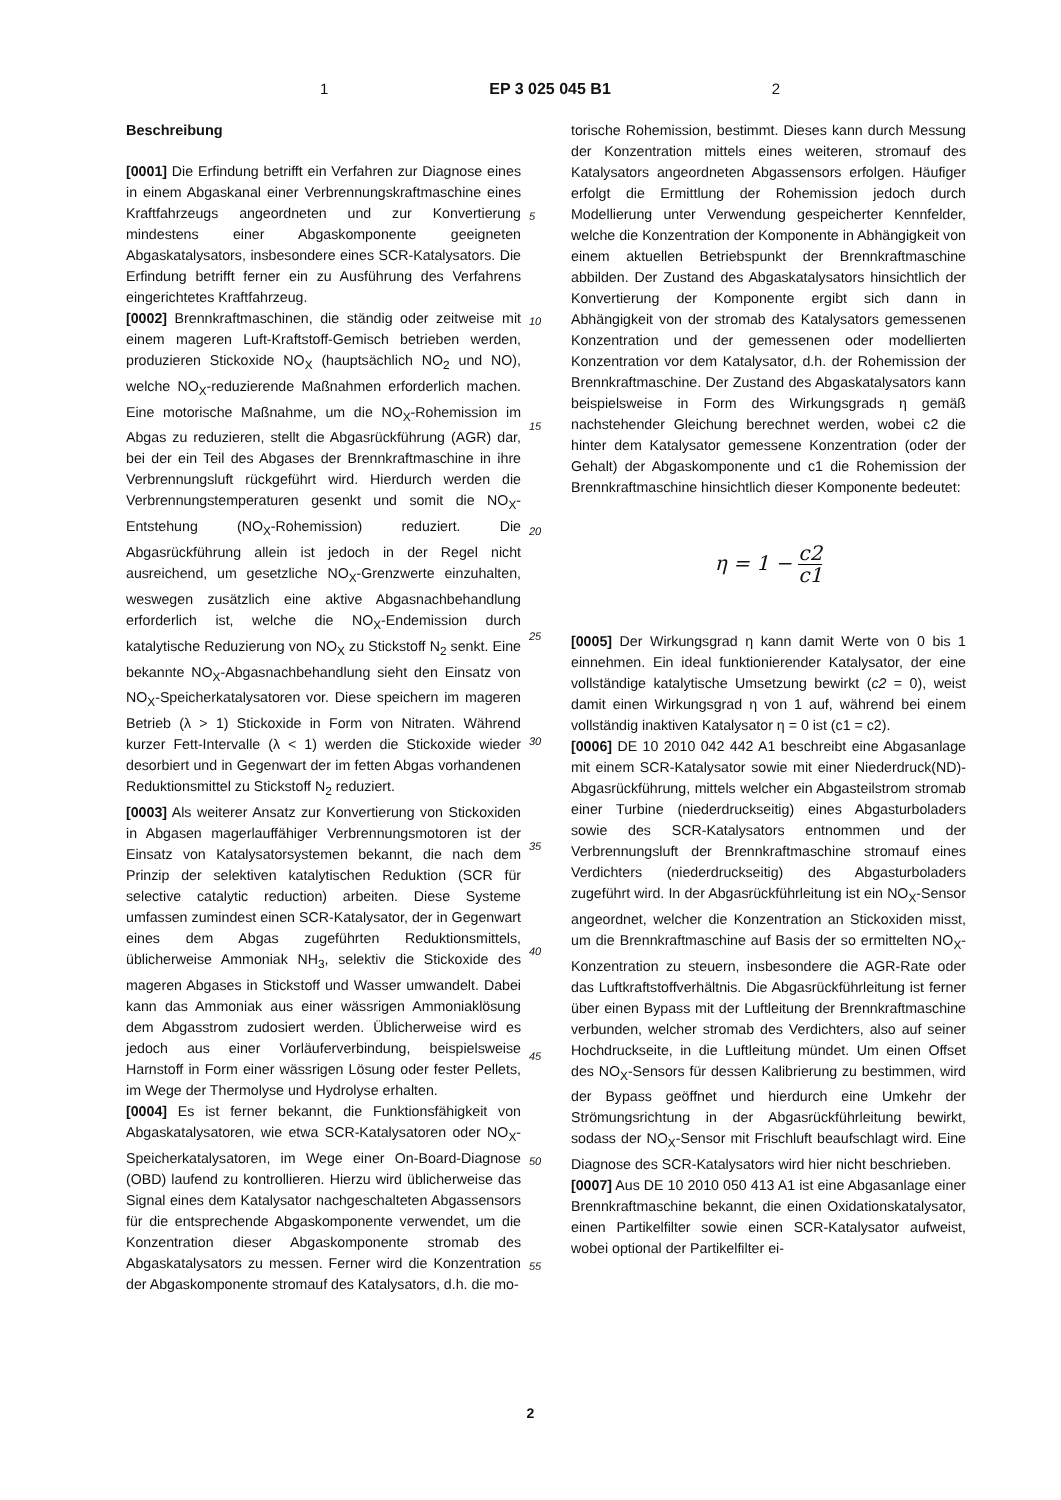1 EP 3 025 045 B1 2
Beschreibung
[0001] Die Erfindung betrifft ein Verfahren zur Diagnose eines in einem Abgaskanal einer Verbrennungskraftmaschine eines Kraftfahrzeugs angeordneten und zur Konvertierung mindestens einer Abgaskomponente geeigneten Abgaskatalysators, insbesondere eines SCR-Katalysators. Die Erfindung betrifft ferner ein zu Ausführung des Verfahrens eingerichtetes Kraftfahrzeug.
[0002] Brennkraftmaschinen, die ständig oder zeitweise mit einem mageren Luft-Kraftstoff-Gemisch betrieben werden, produzieren Stickoxide NO<sub>X</sub> (hauptsächlich NO<sub>2</sub> und NO), welche NO<sub>X</sub>-reduzierende Maßnahmen erforderlich machen. Eine motorische Maßnahme, um die NO<sub>X</sub>-Rohemission im Abgas zu reduzieren, stellt die Abgasrückführung (AGR) dar, bei der ein Teil des Abgases der Brennkraftmaschine in ihre Verbrennungsluft rückgeführt wird. Hierdurch werden die Verbrennungstemperaturen gesenkt und somit die NO<sub>X</sub>-Entstehung (NO<sub>X</sub>-Rohemission) reduziert. Die Abgasrückführung allein ist jedoch in der Regel nicht ausreichend, um gesetzliche NO<sub>X</sub>-Grenzwerte einzuhalten, weswegen zusätzlich eine aktive Abgasnachbehandlung erforderlich ist, welche die NO<sub>X</sub>-Endemission durch katalytische Reduzierung von NO<sub>X</sub> zu Stickstoff N<sub>2</sub> senkt. Eine bekannte NO<sub>X</sub>-Abgasnachbehandlung sieht den Einsatz von NO<sub>X</sub>-Speicherkatalysatoren vor. Diese speichern im mageren Betrieb (λ > 1) Stickoxide in Form von Nitraten. Während kurzer Fett-Intervalle (λ < 1) werden die Stickoxide wieder desorbiert und in Gegenwart der im fetten Abgas vorhandenen Reduktionsmittel zu Stickstoff N<sub>2</sub> reduziert.
[0003] Als weiterer Ansatz zur Konvertierung von Stickoxiden in Abgasen magerlauffähiger Verbrennungsmotoren ist der Einsatz von Katalysatorsystemen bekannt, die nach dem Prinzip der selektiven katalytischen Reduktion (SCR für selective catalytic reduction) arbeiten. Diese Systeme umfassen zumindest einen SCR-Katalysator, der in Gegenwart eines dem Abgas zugeführten Reduktionsmittels, üblicherweise Ammoniak NH<sub>3</sub>, selektiv die Stickoxide des mageren Abgases in Stickstoff und Wasser umwandelt. Dabei kann das Ammoniak aus einer wässrigen Ammoniaklösung dem Abgasstrom zudosiert werden. Üblicherweise wird es jedoch aus einer Vorläuferverbindung, beispielsweise Harnstoff in Form einer wässrigen Lösung oder fester Pellets, im Wege der Thermolyse und Hydrolyse erhalten.
[0004] Es ist ferner bekannt, die Funktionsfähigkeit von Abgaskatalysatoren, wie etwa SCR-Katalysatoren oder NO<sub>X</sub>-Speicherkatalysatoren, im Wege einer On-Board-Diagnose (OBD) laufend zu kontrollieren. Hierzu wird üblicherweise das Signal eines dem Katalysator nachgeschalteten Abgassensors für die entsprechende Abgaskomponente verwendet, um die Konzentration dieser Abgaskomponente stromab des Abgaskatalysators zu messen. Ferner wird die Konzentration der Abgaskomponente stromauf des Katalysators, d.h. die mo-
5
10
15
20
25
30
35
40
45
50
55
torische Rohemission, bestimmt. Dieses kann durch Messung der Konzentration mittels eines weiteren, stromauf des Katalysators angeordneten Abgassensors erfolgen. Häufiger erfolgt die Ermittlung der Rohemission jedoch durch Modellierung unter Verwendung gespeicherter Kennfelder, welche die Konzentration der Komponente in Abhängigkeit von einem aktuellen Betriebspunkt der Brennkraftmaschine abbilden. Der Zustand des Abgaskatalysators hinsichtlich der Konvertierung der Komponente ergibt sich dann in Abhängigkeit von der stromab des Katalysators gemessenen Konzentration und der gemessenen oder modellierten Konzentration vor dem Katalysator, d.h. der Rohemission der Brennkraftmaschine. Der Zustand des Abgaskatalysators kann beispielsweise in Form des Wirkungsgrads η gemäß nachstehender Gleichung berechnet werden, wobei c2 die hinter dem Katalysator gemessene Konzentration (oder der Gehalt) der Abgaskomponente und c1 die Rohemission der Brennkraftmaschine hinsichtlich dieser Komponente bedeutet:
η = 1 − c2 c1
[0005] Der Wirkungsgrad η kann damit Werte von 0 bis 1 einnehmen. Ein ideal funktionierender Katalysator, der eine vollständige katalytische Umsetzung bewirkt (c2 = 0), weist damit einen Wirkungsgrad η von 1 auf, während bei einem vollständig inaktiven Katalysator η = 0 ist (c1 = c2).
[0006] DE 10 2010 042 442 A1 beschreibt eine Abgasanlage mit einem SCR-Katalysator sowie mit einer Niederdruck(ND)-Abgasrückführung, mittels welcher ein Abgasteilstrom stromab einer Turbine (niederdruckseitig) eines Abgasturboladers sowie des SCR-Katalysators entnommen und der Verbrennungsluft der Brennkraftmaschine stromauf eines Verdichters (niederdruckseitig) des Abgasturboladers zugeführt wird. In der Abgasrückführleitung ist ein NO<sub>X</sub>-Sensor angeordnet, welcher die Konzentration an Stickoxiden misst, um die Brennkraftmaschine auf Basis der so ermittelten NO<sub>X</sub>-Konzentration zu steuern, insbesondere die AGR-Rate oder das Luftkraftstoffverhältnis. Die Abgasrückführleitung ist ferner über einen Bypass mit der Luftleitung der Brennkraftmaschine verbunden, welcher stromab des Verdichters, also auf seiner Hochdruckseite, in die Luftleitung mündet. Um einen Offset des NO<sub>X</sub>-Sensors für dessen Kalibrierung zu bestimmen, wird der Bypass geöffnet und hierdurch eine Umkehr der Strömungsrichtung in der Abgasrückführleitung bewirkt, sodass der NO<sub>X</sub>-Sensor mit Frischluft beaufschlagt wird. Eine Diagnose des SCR-Katalysators wird hier nicht beschrieben.
[0007] Aus DE 10 2010 050 413 A1 ist eine Abgasanlage einer Brennkraftmaschine bekannt, die einen Oxidationskatalysator, einen Partikelfilter sowie einen SCR-Katalysator aufweist, wobei optional der Partikelfilter ei-
2